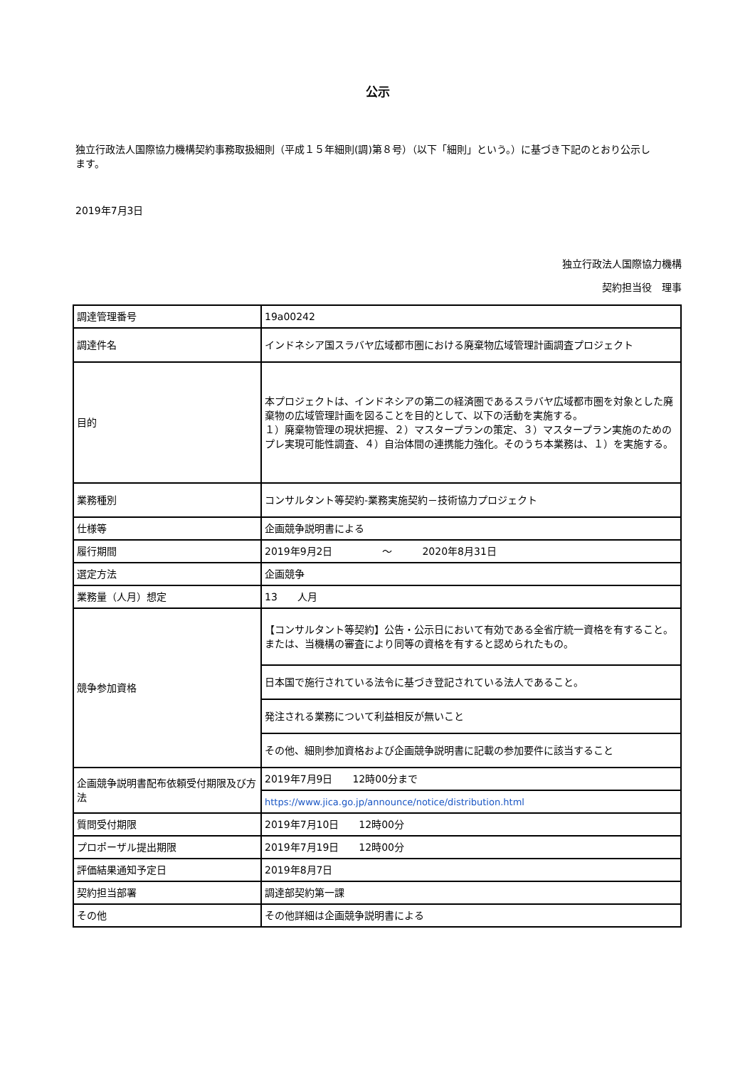公示
独立行政法人国際協力機構契約事務取扱細則（平成１５年細則(調)第８号）（以下「細則」という。）に基づき下記のとおり公示します。
2019年7月3日
独立行政法人国際協力機構
契約担当役　理事
| 調達管理番号 | 19a00242 |
| 調達件名 | インドネシア国スラバヤ広域都市圏における廃棄物広域管理計画調査プロジェクト |
| 目的 | 本プロジェクトは、インドネシアの第二の経済圏であるスラバヤ広域都市圏を対象とした廃棄物の広域管理計画を図ることを目的として、以下の活動を実施する。 １）廃棄物管理の現状把握、２）マスタープランの策定、３）マスタープラン実施のためのプレ実現可能性調査、４）自治体間の連携能力強化。そのうち本業務は、１）を実施する。 |
| 業務種別 | コンサルタント等契約-業務実施契約－技術協力プロジェクト |
| 仕様等 | 企画競争説明書による |
| 履行期間 | 2019年9月2日 ～ 2020年8月31日 |
| 選定方法 | 企画競争 |
| 業務量（人月）想定 | 13 人月 |
| 競争参加資格 | 【コンサルタント等契約】公告・公示日において有効である全省庁統一資格を有すること。または、当機構の審査により同等の資格を有すると認められたもの。 |
| | 日本国で施行されている法令に基づき登記されている法人であること。 |
| | 発注される業務について利益相反が無いこと |
| | その他、細則参加資格および企画競争説明書に記載の参加要件に該当すること |
| 企画競争説明書配布依頼受付期限及び方法 | 2019年7月9日 12時00分まで |
| | https://www.jica.go.jp/announce/notice/distribution.html |
| 質問受付期限 | 2019年7月10日 12時00分 |
| プロポーザル提出期限 | 2019年7月19日 12時00分 |
| 評価結果通知予定日 | 2019年8月7日 |
| 契約担当部署 | 調達部契約第一課 |
| その他 | その他詳細は企画競争説明書による |